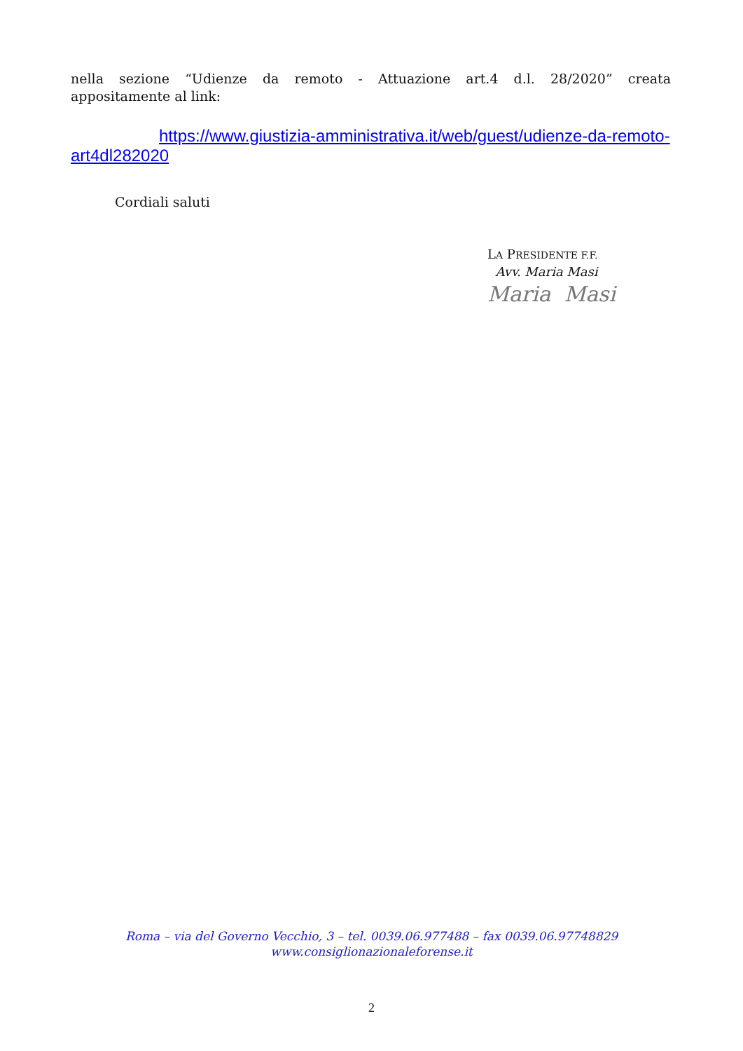nella sezione “Udienze da remoto - Attuazione art.4 d.l. 28/2020” creata
appositamente al link:
https://www.giustizia-amministrativa.it/web/guest/udienze-da-remoto-
art4dl282020
Cordiali saluti
LA PRESIDENTE F.F.
Avv. Maria Masi
Maria Masi
Roma – via del Governo Vecchio, 3 – tel. 0039.06.977488 – fax 0039.06.97748829
www.consiglionazionaleforense.it
2